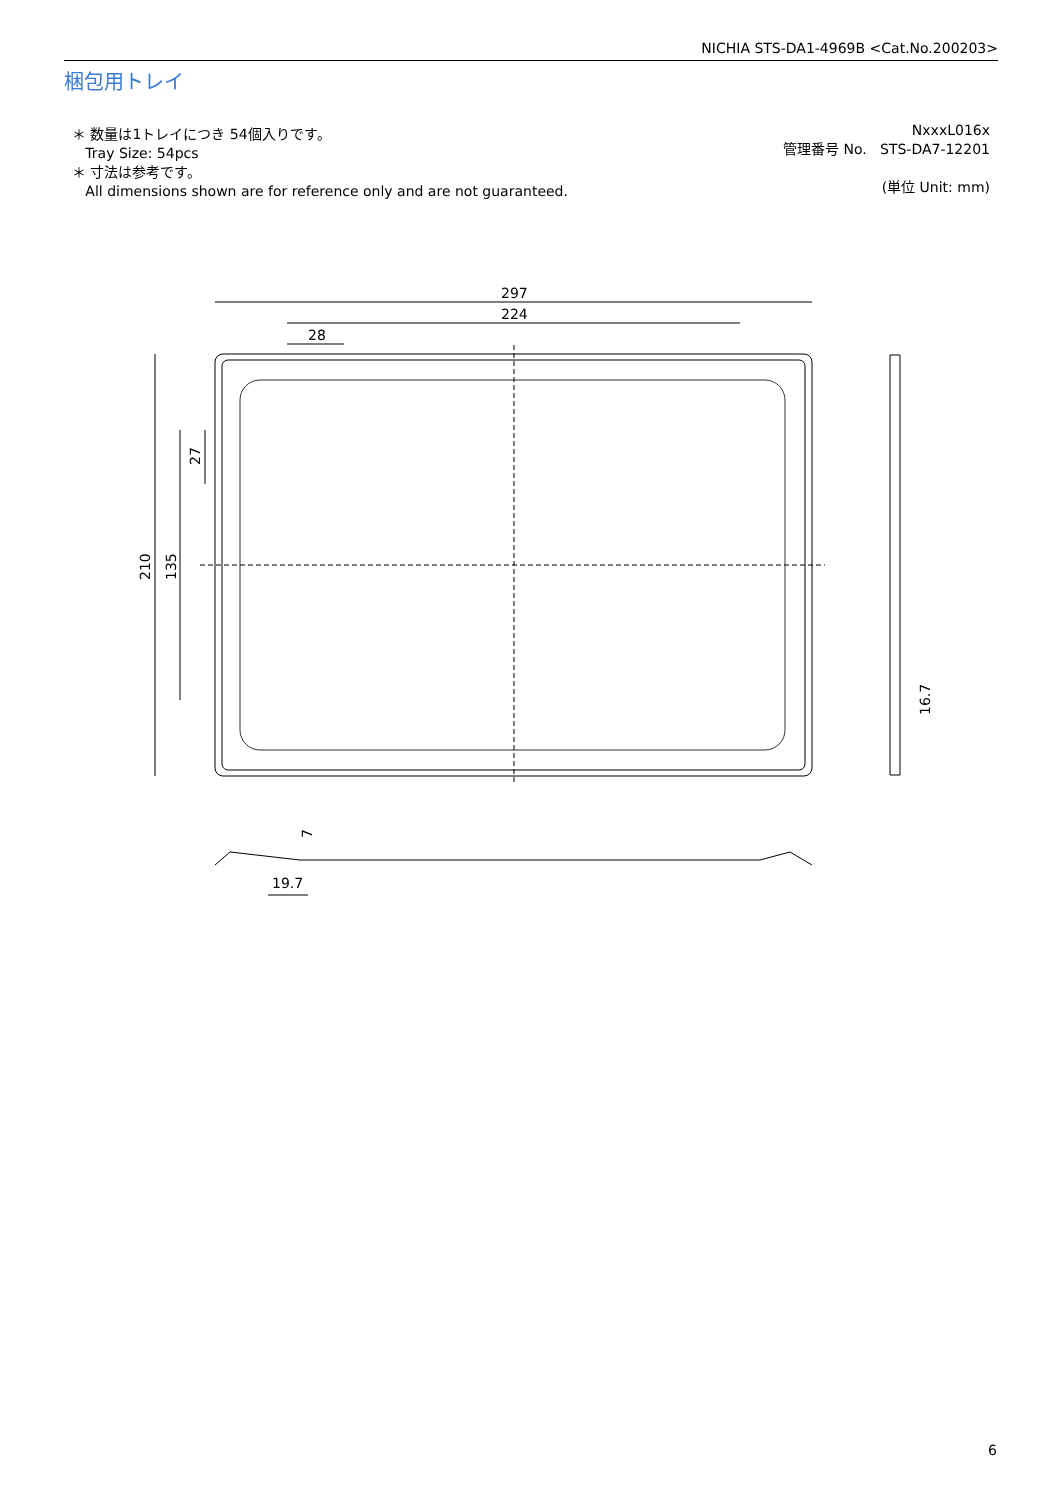NICHIA STS-DA1-4969B <Cat.No.200203>
梱包用トレイ
＊ 数量は1トレイにつき 54個入りです。
Tray Size: 54pcs
＊ 寸法は参考です。
All dimensions shown are for reference only and are not guaranteed.
NxxxL016x
管理番号 No. STS-DA7-12201
(単位 Unit: mm)
297
224
28
210
135
27
16.7
7
19.7
6